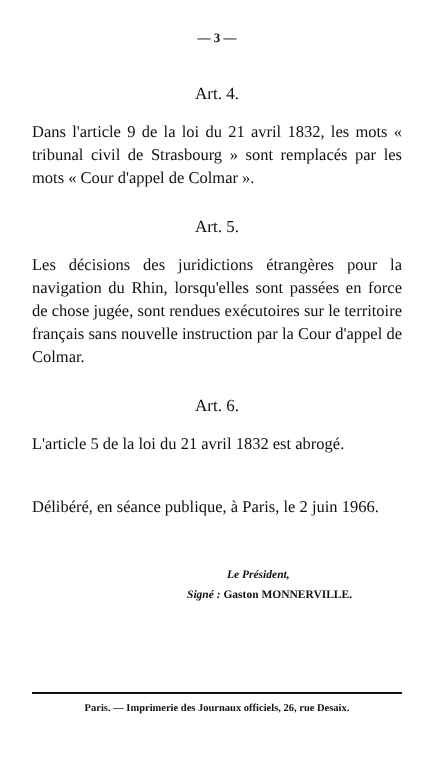— 3 —
Art. 4.
Dans l'article 9 de la loi du 21 avril 1832, les mots « tribunal civil de Strasbourg » sont remplacés par les mots « Cour d'appel de Colmar ».
Art. 5.
Les décisions des juridictions étrangères pour la navigation du Rhin, lorsqu'elles sont passées en force de chose jugée, sont rendues exécutoires sur le territoire français sans nouvelle instruction par la Cour d'appel de Colmar.
Art. 6.
L'article 5 de la loi du 21 avril 1832 est abrogé.
Délibéré, en séance publique, à Paris, le 2 juin 1966.
Le Président,
Signé : Gaston MONNERVILLE.
Paris. — Imprimerie des Journaux officiels, 26, rue Desaix.